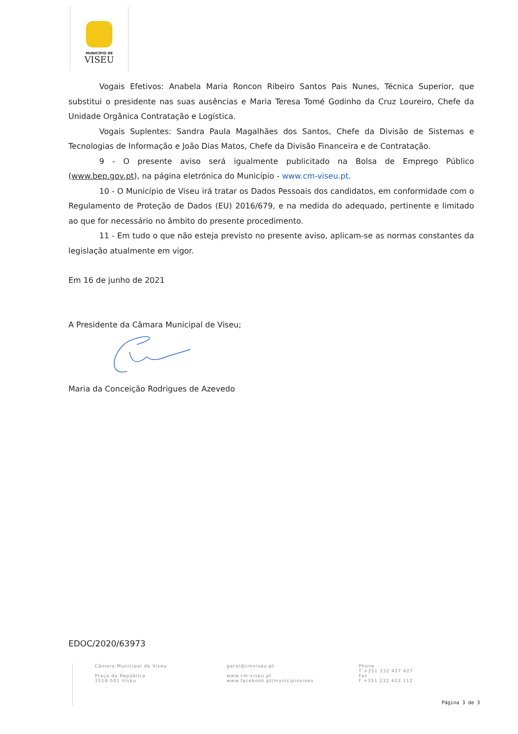MUNICÍPIO DE
VISEU
Vogais Efetivos: Anabela Maria Roncon Ribeiro Santos Pais Nunes, Técnica Superior, que substitui o presidente nas suas ausências e Maria Teresa Tomé Godinho da Cruz Loureiro, Chefe da Unidade Orgânica Contratação e Logística.
Vogais Suplentes: Sandra Paula Magalhães dos Santos, Chefe da Divisão de Sistemas e Tecnologias de Informação e João Dias Matos, Chefe da Divisão Financeira e de Contratação.
9 - O presente aviso será igualmente publicitado na Bolsa de Emprego Público (www.bep.gov.pt), na página eletrónica do Município - www.cm-viseu.pt.
10 - O Município de Viseu irá tratar os Dados Pessoais dos candidatos, em conformidade com o Regulamento de Proteção de Dados (EU) 2016/679, e na medida do adequado, pertinente e limitado ao que for necessário no âmbito do presente procedimento.
11 - Em tudo o que não esteja previsto no presente aviso, aplicam-se as normas constantes da legislação atualmente em vigor.
Em 16 de junho de 2021
A Presidente da Câmara Municipal de Viseu;
Maria da Conceição Rodrigues de Azevedo
EDOC/2020/63973
Câmara Municipal de Viseu
Praça da República
3514-501 Viseu
geral@cmviseu.pt
www.cm-viseu.pt
www.facebook.pt/municipioviseu
Phone
T +351 232 427 427
Fax
F +351 232 423 112
Página 3 de 3